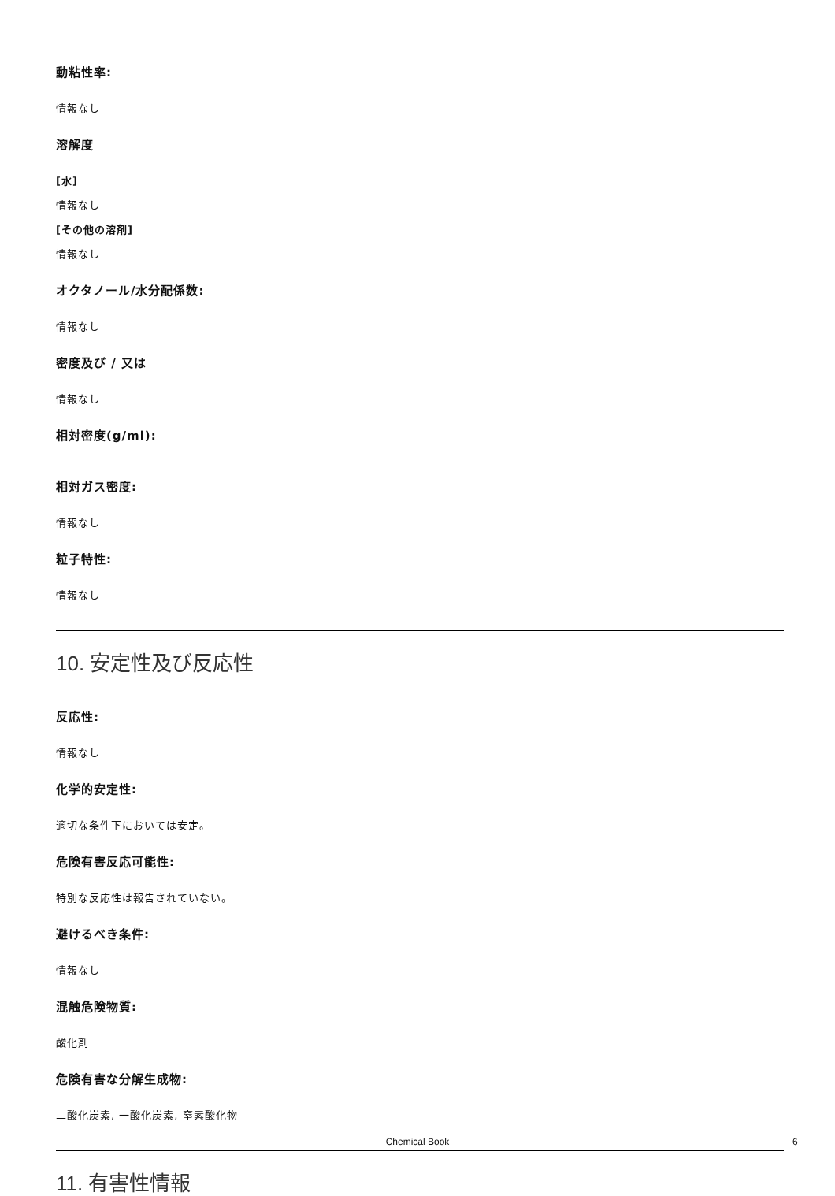動粘性率:
情報なし
溶解度
[水]
情報なし
[その他の溶剤]
情報なし
オクタノール/水分配係数:
情報なし
密度及び / 又は
情報なし
相対密度(g/ml):
相対ガス密度:
情報なし
粒子特性:
情報なし
10. 安定性及び反応性
反応性:
情報なし
化学的安定性:
適切な条件下においては安定。
危険有害反応可能性:
特別な反応性は報告されていない。
避けるべき条件:
情報なし
混触危険物質:
酸化剤
危険有害な分解生成物:
二酸化炭素, 一酸化炭素, 窒素酸化物
11. 有害性情報
Chemical Book 6